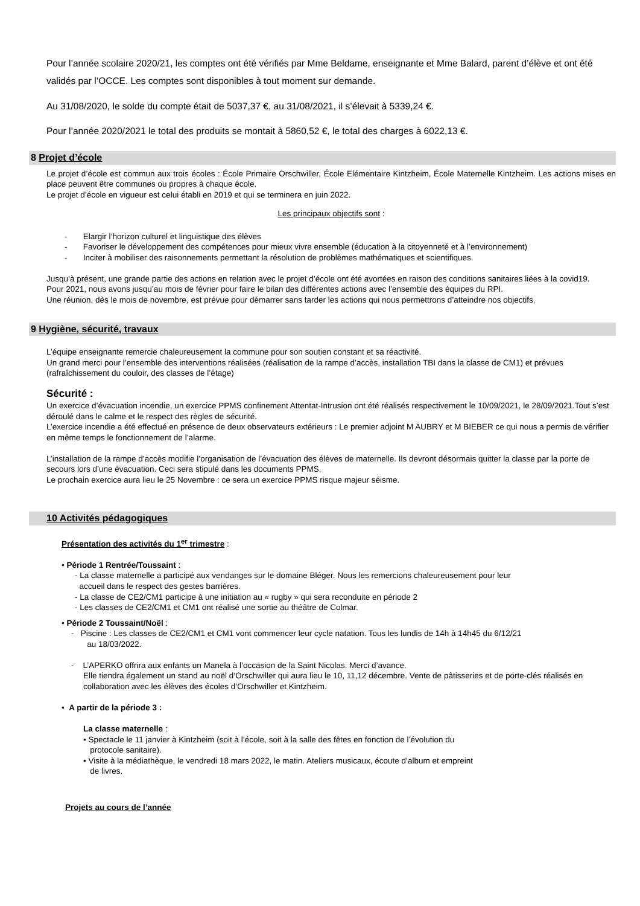Pour l’année scolaire 2020/21, les comptes ont été vérifiés par Mme Beldame, enseignante et Mme Balard, parent d’élève et ont été validés par l’OCCE. Les comptes sont disponibles à tout moment sur demande.
Au 31/08/2020, le solde du compte était de 5037,37 €, au 31/08/2021, il s’élevait à 5339,24 €.
Pour l’année 2020/2021 le total des produits se montait à 5860,52 €, le total des charges à 6022,13 €.
8 Projet d’école
Le projet d’école est commun aux trois écoles : École Primaire Orschwiller, École Elémentaire Kintzheim, École Maternelle Kintzheim. Les actions mises en place peuvent être communes ou propres à chaque école.
Le projet d’école en vigueur est celui établi en 2019 et qui se terminera en juin 2022.
Les principaux objectifs sont :
- Elargir l’horizon culturel et linguistique des élèves
- Favoriser le développement des compétences pour mieux vivre ensemble (éducation à la citoyenneté et à l’environnement)
- Inciter à mobiliser des raisonnements permettant la résolution de problèmes mathématiques et scientifiques.
Jusqu’à présent, une grande partie des actions en relation avec le projet d’école ont été avortées en raison des conditions sanitaires liées à la covid19.
Pour 2021, nous avons jusqu’au mois de février pour faire le bilan des différentes actions avec l’ensemble des équipes du RPI.
Une réunion, dès le mois de novembre, est prévue pour démarrer sans tarder les actions qui nous permettrons d’atteindre nos objectifs.
9 Hygiène, sécurité, travaux
L’équipe enseignante remercie chaleureusement la commune pour son soutien constant et sa réactivité.
Un grand merci pour l’ensemble des interventions réalisées (réalisation de la rampe d’accès, installation TBI dans la classe de CM1) et prévues (rafraîchissement du couloir, des classes de l’étage)
Sécurité :
Un exercice d’évacuation incendie, un exercice PPMS confinement Attentat-Intrusion ont été réalisés respectivement le 10/09/2021, le 28/09/2021.Tout s’est déroulé dans le calme et le respect des règles de sécurité.
L’exercice incendie a été effectué en présence de deux observateurs extérieurs : Le premier adjoint M AUBRY et M BIEBER ce qui nous a permis de vérifier en même temps le fonctionnement de l’alarme.
L’installation de la rampe d’accès modifie l’organisation de l’évacuation des élèves de maternelle. Ils devront désormais quitter la classe par la porte de secours lors d’une évacuation. Ceci sera stipulé dans les documents PPMS.
Le prochain exercice aura lieu le 25 Novembre : ce sera un exercice PPMS risque majeur séisme.
10 Activités pédagogiques
Présentation des activités du 1<sup>er</sup> trimestre :
• Période 1 Rentrée/Toussaint :
- La classe maternelle a participé aux vendanges sur le domaine Bléger. Nous les remercions chaleureusement pour leur
accueil dans le respect des gestes barrières.
- La classe de CE2/CM1 participe à une initiation au « rugby » qui sera reconduite en période 2
- Les classes de CE2/CM1 et CM1 ont réalisé une sortie au théâtre de Colmar.
• Période 2 Toussaint/Noël :
- Piscine : Les classes de CE2/CM1 et CM1 vont commencer leur cycle natation. Tous les lundis de 14h à 14h45 du 6/12/21
au 18/03/2022.
- L’APERKO offrira aux enfants un Manela à l’occasion de la Saint Nicolas. Merci d’avance.
Elle tiendra également un stand au noël d’Orschwiller qui aura lieu le 10, 11,12 décembre. Vente de pâtisseries et de porte-clés réalisés en collaboration avec les élèves des écoles d’Orschwiller et Kintzheim.
• A partir de la période 3 :
La classe maternelle :
• Spectacle le 11 janvier à Kintzheim (soit à l’école, soit à la salle des fêtes en fonction de l’évolution du
protocole sanitaire).
• Visite à la médiathèque, le vendredi 18 mars 2022, le matin. Ateliers musicaux, écoute d’album et empreint
de livres.
Projets au cours de l’année